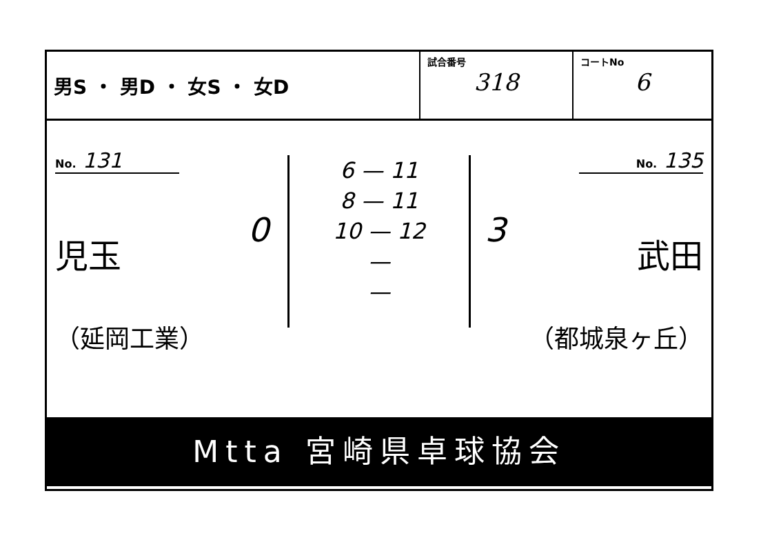| 男S ・ 男D ・ 女S ・ 女D | 試合番号 318 | コートNo 6 |
No. 131
児玉
（延岡工業）
0
6 — 11
8 — 11
10 — 12
—
—
3
No. 135
武田
（都城泉ヶ丘）
Mtta 宮崎県卓球協会